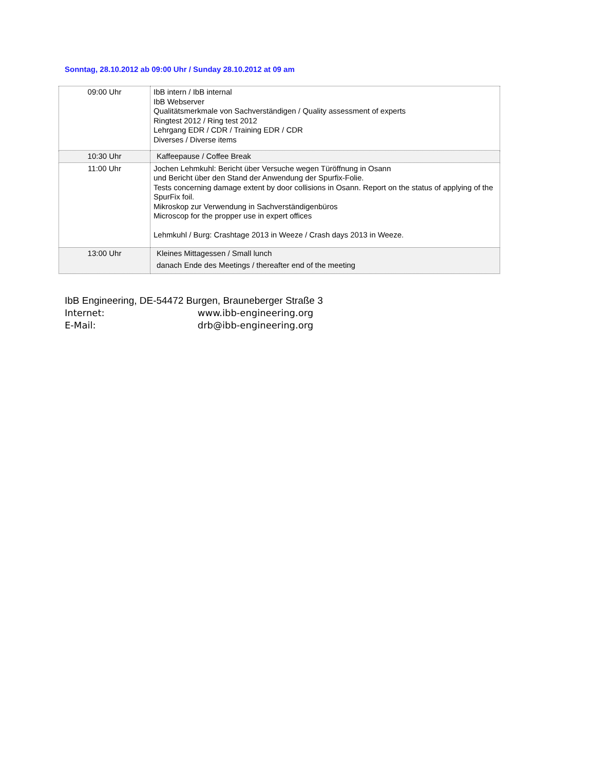Sonntag, 28.10.2012 ab 09:00 Uhr / Sunday 28.10.2012 at 09 am
| 09:00 Uhr | IbB intern / IbB internal IbB Webserver Qualitätsmerkmale von Sachverständigen / Quality assessment of experts Ringtest 2012 / Ring test 2012 Lehrgang EDR / CDR / Training EDR / CDR Diverses / Diverse items |
| 10:30 Uhr | Kaffeepause / Coffee Break |
| 11:00 Uhr | Jochen Lehmkuhl: Bericht über Versuche wegen Türöffnung in Osann und Bericht über den Stand der Anwendung der Spurfix-Folie. Tests concerning damage extent by door collisions in Osann. Report on the status of applying of the SpurFix foil. Mikroskop zur Verwendung in Sachverständigenbüros Microscop for the propper use in expert offices Lehmkuhl / Burg: Crashtage 2013 in Weeze / Crash days 2013 in Weeze. |
| 13:00 Uhr | Kleines Mittagessen / Small lunch danach Ende des Meetings / thereafter end of the meeting |
IbB Engineering, DE-54472 Burgen, Brauneberger Straße 3
Internet: www.ibb-engineering.org
E-Mail: drb@ibb-engineering.org